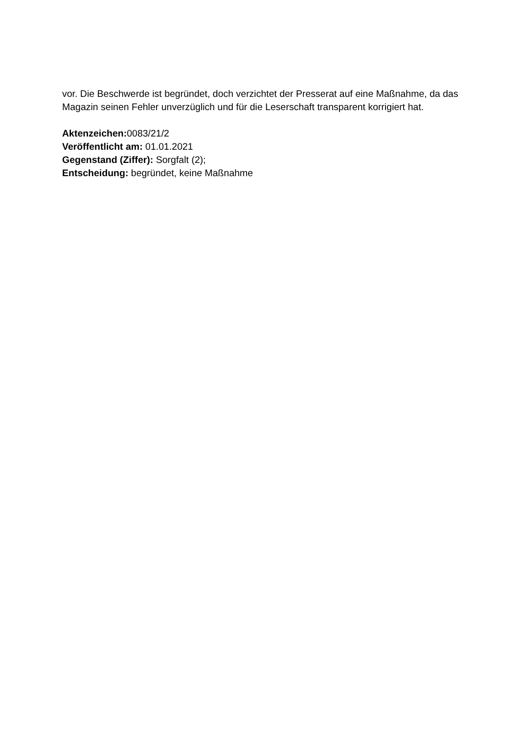vor. Die Beschwerde ist begründet, doch verzichtet der Presserat auf eine Maßnahme, da das Magazin seinen Fehler unverzüglich und für die Leserschaft transparent korrigiert hat.
Aktenzeichen: 0083/21/2
Veröffentlicht am: 01.01.2021
Gegenstand (Ziffer): Sorgfalt (2);
Entscheidung: begründet, keine Maßnahme